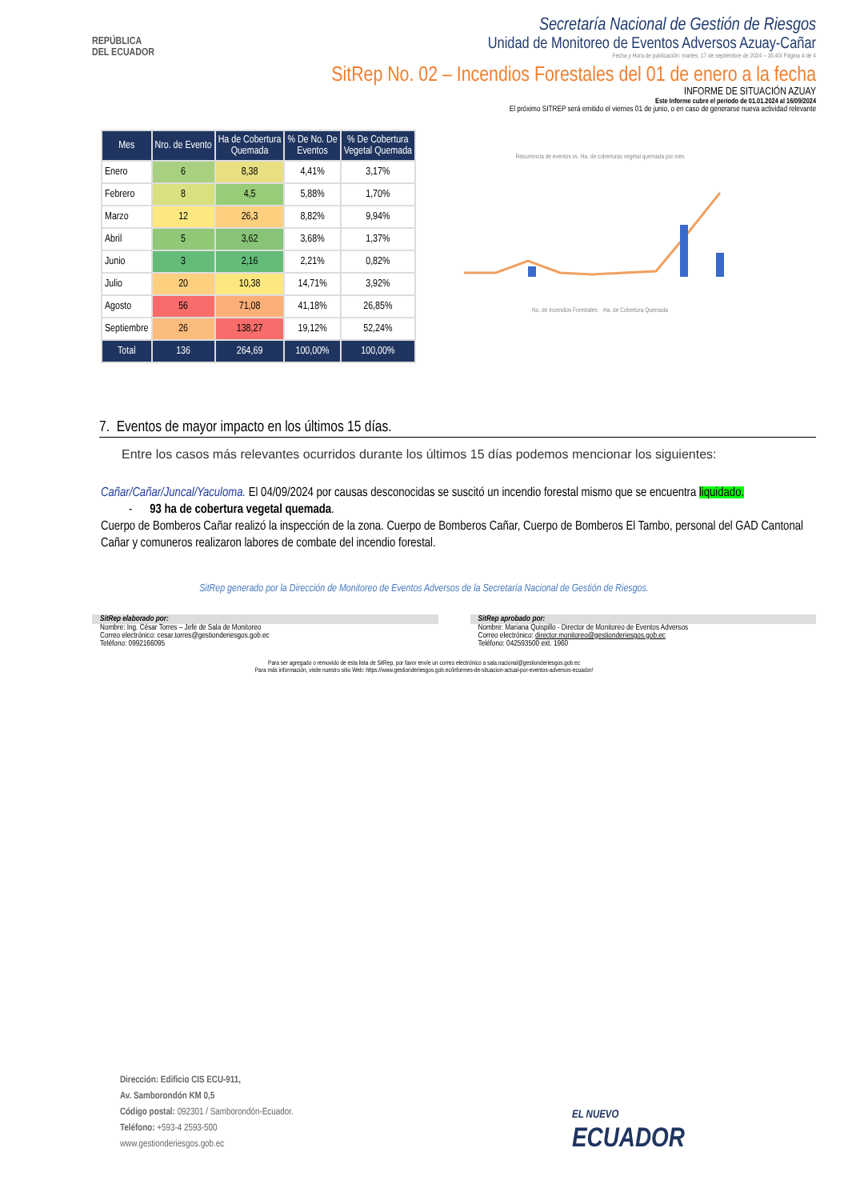REPÚBLICA
DEL ECUADOR
Secretaría Nacional de Gestión de Riesgos
Unidad de Monitoreo de Eventos Adversos Azuay-Cañar
Fecha y Hora de publicación: martes, 17 de septiembre de 2024 – 16:40/ Página 4 de 4
SitRep No. 02 – Incendios Forestales del 01 de enero a la fecha
INFORME DE SITUACIÓN AZUAY
Este Informe cubre el período de 01.01.2024 al 16/09/2024
El próximo SITREP será emitido el viernes 01 de junio, o en caso de generarse nueva actividad relevante
| Mes | Nro. de Evento | Ha de Cobertura Quemada | % De No. De Eventos | % De Cobertura Vegetal Quemada |
| --- | --- | --- | --- | --- |
| Enero | 6 | 8,38 | 4,41% | 3,17% |
| Febrero | 8 | 4,5 | 5,88% | 1,70% |
| Marzo | 12 | 26,3 | 8,82% | 9,94% |
| Abril | 5 | 3,62 | 3,68% | 1,37% |
| Junio | 3 | 2,16 | 2,21% | 0,82% |
| Julio | 20 | 10,38 | 14,71% | 3,92% |
| Agosto | 56 | 71,08 | 41,18% | 26,85% |
| Septiembre | 26 | 138,27 | 19,12% | 52,24% |
| Total | 136 | 264,69 | 100,00% | 100,00% |
Recurrencia de eventos vs. Ha. de coberturas vegetal quemada por mes
No. de Incendios Forestales Ha. de Cobertura Quemada
7. Eventos de mayor impacto en los últimos 15 días.
Entre los casos más relevantes ocurridos durante los últimos 15 días podemos mencionar los siguientes:
Cañar/Cañar/Juncal/Yaculoma. El 04/09/2024 por causas desconocidas se suscitó un incendio forestal mismo que se encuentra liquidado.
- 93 ha de cobertura vegetal quemada.
Cuerpo de Bomberos Cañar realizó la inspección de la zona. Cuerpo de Bomberos Cañar, Cuerpo de Bomberos El Tambo, personal del GAD Cantonal Cañar y comuneros realizaron labores de combate del incendio forestal.
SitRep generado por la Dirección de Monitoreo de Eventos Adversos de la Secretaría Nacional de Gestión de Riesgos.
SitRep elaborado por:
Nombre: Ing. César Torres – Jefe de Sala de Monitoreo
Correo electrónico: cesar.torres@gestionderiesgos.gob.ec
Teléfono: 0992166095
SitRep aprobado por:
Nombre: Mariana Quispillo - Director de Monitoreo de Eventos Adversos
Correo electrónico: director.monitoreo@gestionderiesgos.gob.ec
Teléfono: 042593500 ext. 1960
Para ser agregado o removido de esta lista de SitRep, por favor envíe un correo electrónico a sala.nacional@gestionderiesgos.gob.ec
Para más información, visite nuestro sitio Web: https://www.gestionderiesgos.gob.ec/informes-de-situacion-actual-por-eventos-adversos-ecuador/
Dirección: Edificio CIS ECU-911,
Av. Samborondón KM 0,5
Código postal: 092301 / Samborondón-Ecuador.
Teléfono: +593-4 2593-500
www.gestionderiesgos.gob.ec
EL NUEVO
ECUADOR